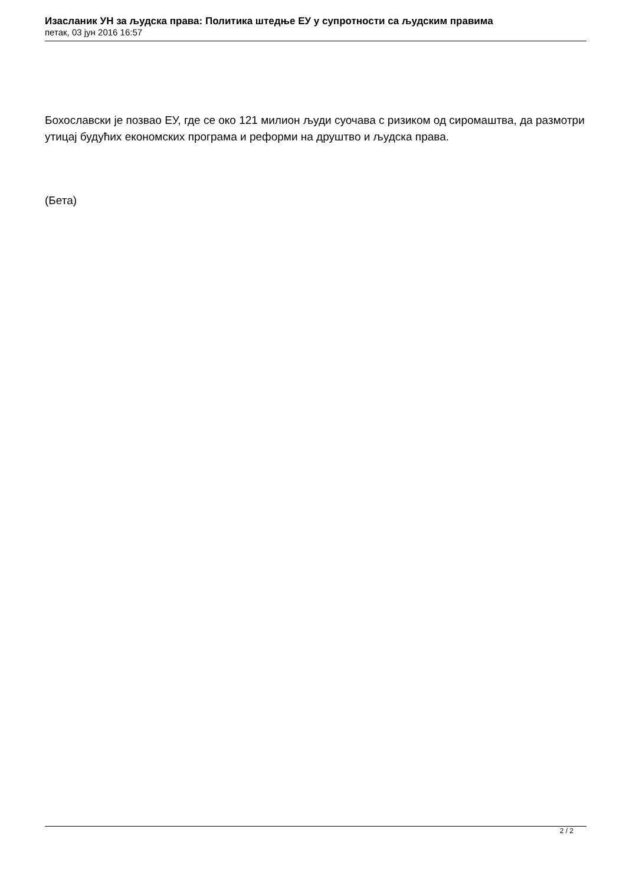Изасланик УН за људска права: Политика штедње ЕУ у супротности са људским правима
петак, 03 јун 2016 16:57
Бохославски је позвао ЕУ, где се око 121 милион људи суочава с ризиком од сиромаштва, да размотри утицај будућих економских програма и реформи на друштво и људска права.
(Бета)
2 / 2